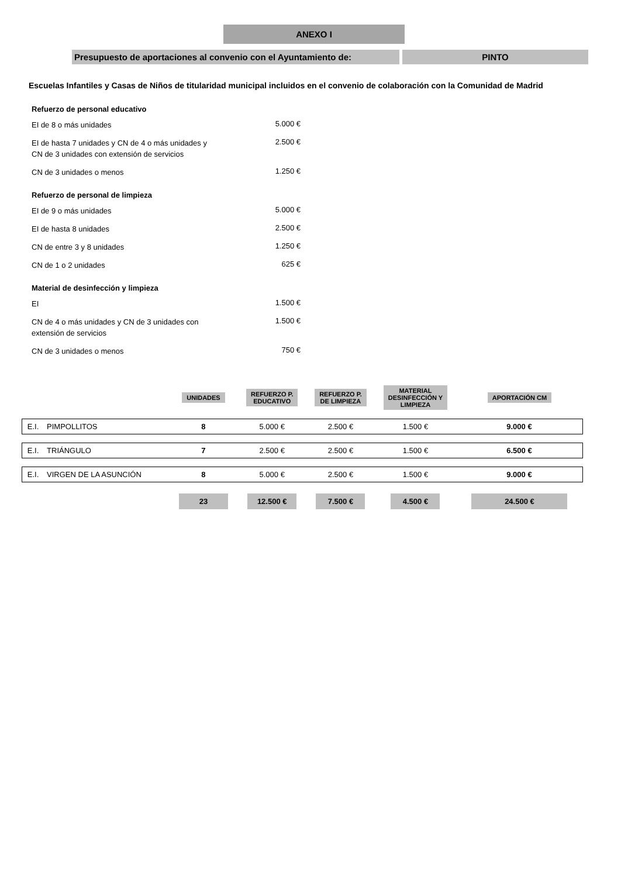ANEXO I
Presupuesto de aportaciones al convenio con el Ayuntamiento de:
PINTO
Escuelas Infantiles y Casas de Niños de titularidad municipal incluidos en el convenio de colaboración con la Comunidad de Madrid
Refuerzo de personal educativo
EI de 8 o más unidades
5.000 €
EI de hasta 7 unidades y CN de 4 o más unidades y CN de 3 unidades con extensión de servicios
2.500 €
CN de 3 unidades o menos
1.250 €
Refuerzo de personal de limpieza
EI de 9 o más unidades
5.000 €
EI de hasta 8 unidades
2.500 €
CN de entre 3 y 8 unidades
1.250 €
CN de 1 o 2 unidades
625 €
Material de desinfección y limpieza
EI
1.500 €
CN de 4 o más unidades y CN de 3 unidades con extensión de servicios
1.500 €
CN de 3 unidades o menos
750 €
| | | UNIDADES | REFUERZO P. EDUCATIVO | REFUERZO P. DE LIMPIEZA | MATERIAL DESINFECCIÓN Y LIMPIEZA | APORTACIÓN CM |
| --- | --- | --- | --- | --- | --- | --- |
| E.I. | PIMPOLLITOS | 8 | 5.000 € | 2.500 € | 1.500 € | 9.000 € |
| E.I. | TRIÁNGULO | 7 | 2.500 € | 2.500 € | 1.500 € | 6.500 € |
| E.I. | VIRGEN DE LA ASUNCIÓN | 8 | 5.000 € | 2.500 € | 1.500 € | 9.000 € |
| | | 23 | 12.500 € | 7.500 € | 4.500 € | 24.500 € |